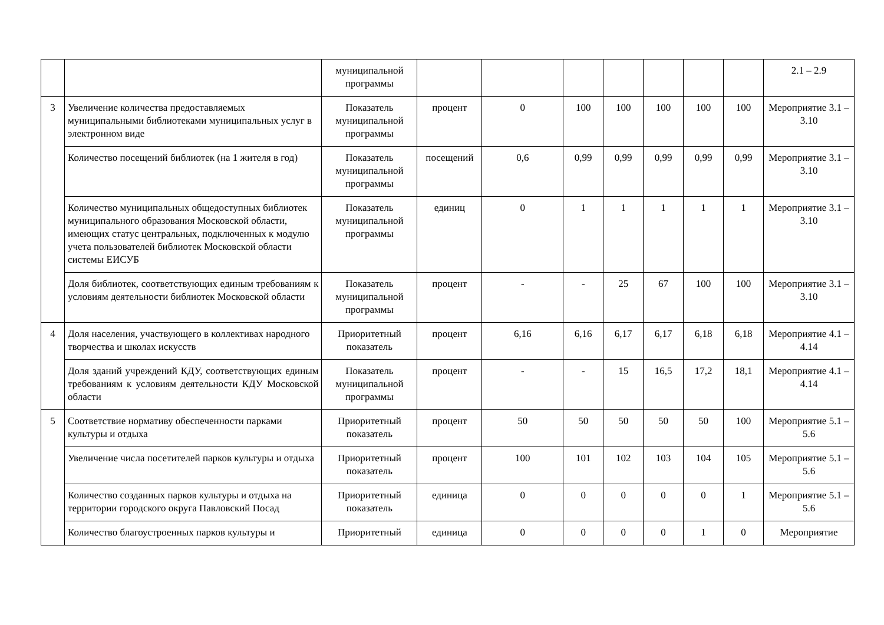| | | муниципальной программы | | | | | | | | 2.1 – 2.9 |
| 3 | Увеличение количества предоставляемых муниципальными библиотеками муниципальных услуг в электронном виде | Показатель муниципальной программы | процент | 0 | 100 | 100 | 100 | 100 | 100 | Мероприятие 3.1 – 3.10 |
| | Количество посещений библиотек (на 1 жителя в год) | Показатель муниципальной программы | посещений | 0,6 | 0,99 | 0,99 | 0,99 | 0,99 | 0,99 | Мероприятие 3.1 – 3.10 |
| | Количество муниципальных общедоступных библиотек муниципального образования Московской области, имеющих статус центральных, подключенных к модулю учета пользователей библиотек Московской области системы ЕИСУБ | Показатель муниципальной программы | единиц | 0 | 1 | 1 | 1 | 1 | 1 | Мероприятие 3.1 – 3.10 |
| | Доля библиотек, соответствующих единым требованиям к условиям деятельности библиотек Московской области | Показатель муниципальной программы | процент | - | - | 25 | 67 | 100 | 100 | Мероприятие 3.1 – 3.10 |
| 4 | Доля населения, участвующего в коллективах народного творчества и школах искусств | Приоритетный показатель | процент | 6,16 | 6,16 | 6,17 | 6,17 | 6,18 | 6,18 | Мероприятие 4.1 – 4.14 |
| | Доля зданий учреждений КДУ, соответствующих единым требованиям к условиям деятельности КДУ Московской области | Показатель муниципальной программы | процент | - | - | 15 | 16,5 | 17,2 | 18,1 | Мероприятие 4.1 – 4.14 |
| 5 | Соответствие нормативу обеспеченности парками культуры и отдыха | Приоритетный показатель | процент | 50 | 50 | 50 | 50 | 50 | 100 | Мероприятие 5.1 – 5.6 |
| | Увеличение числа посетителей парков культуры и отдыха | Приоритетный показатель | процент | 100 | 101 | 102 | 103 | 104 | 105 | Мероприятие 5.1 – 5.6 |
| | Количество созданных парков культуры и отдыха на территории городского округа Павловский Посад | Приоритетный показатель | единица | 0 | 0 | 0 | 0 | 0 | 1 | Мероприятие 5.1 – 5.6 |
| | Количество благоустроенных парков культуры и | Приоритетный | единица | 0 | 0 | 0 | 0 | 1 | 0 | Мероприятие |